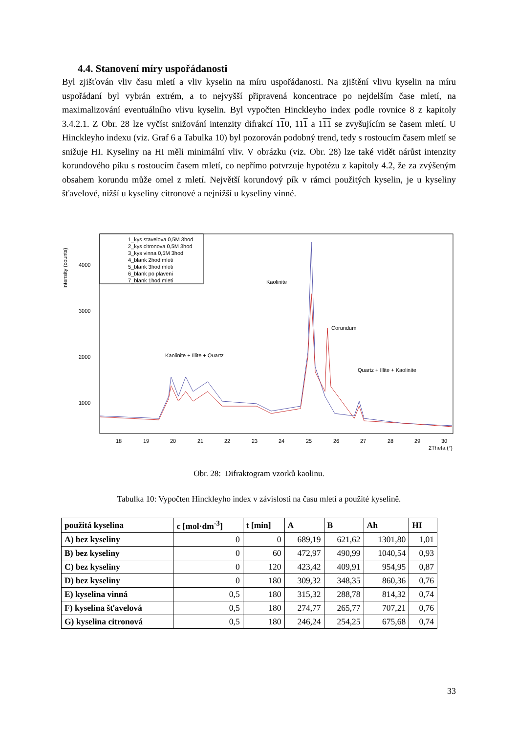4.4. Stanovení míry uspořádanosti
Byl zjišťován vliv času mletí a vliv kyselin na míru uspořádanosti. Na zjištění vlivu kyselin na míru uspořádaní byl vybrán extrém, a to nejvyšší připravená koncentrace po nejdelším čase mletí, na maximalizování eventuálního vlivu kyselin. Byl vypočten Hinckleyho index podle rovnice 8 z kapitoly 3.4.2.1. Z Obr. 28 lze vyčíst snižování intenzity difrakcí 110, 111 a 111 se zvyšujícím se časem mletí. U Hinckleyho indexu (viz. Graf 6 a Tabulka 10) byl pozorován podobný trend, tedy s rostoucím časem mletí se snižuje HI. Kyseliny na HI měli minimální vliv. V obrázku (viz. Obr. 28) lze také vidět nárůst intenzity korundového píku s rostoucím časem mletí, co nepřímo potvrzuje hypotézu z kapitoly 4.2, že za zvýšeným obsahem korundu může omel z mletí. Největší korundový pík v rámci použitých kyselin, je u kyseliny šťavelové, nižší u kyseliny citronové a nejnižší u kyseliny vinné.
Intensity (counts)
4000
3000
2000
1000
18
19
20
21
22
23
24
25
26
27
28
29
30
2Theta (°)
1_kys stavelova 0,5M 3hod
2_kys citronova 0,5M 3hod
3_kys vinna 0,5M 3hod
4_blank 2hod mleti
5_blank 3hod mleti
6_blank po plaveni
7_blank 1hod mleti
Kaolinite
Corundum
Kaolinite + Illite + Quartz
Quartz + Illite + Kaolinite
Obr. 28: Difraktogram vzorků kaolinu.
Tabulka 10: Vypočten Hinckleyho index v závislosti na času mletí a použité kyselině.
| použitá kyselina | c [mol·dm<sup>-3</sup>] | t [min] | A | B | Ah | HI |
| --- | --- | --- | --- | --- | --- | --- |
| A) bez kyseliny | 0 | 0 | 689,19 | 621,62 | 1301,80 | 1,01 |
| B) bez kyseliny | 0 | 60 | 472,97 | 490,99 | 1040,54 | 0,93 |
| C) bez kyseliny | 0 | 120 | 423,42 | 409,91 | 954,95 | 0,87 |
| D) bez kyseliny | 0 | 180 | 309,32 | 348,35 | 860,36 | 0,76 |
| E) kyselina vinná | 0,5 | 180 | 315,32 | 288,78 | 814,32 | 0,74 |
| F) kyselina šťavelová | 0,5 | 180 | 274,77 | 265,77 | 707,21 | 0,76 |
| G) kyselina citronová | 0,5 | 180 | 246,24 | 254,25 | 675,68 | 0,74 |
33